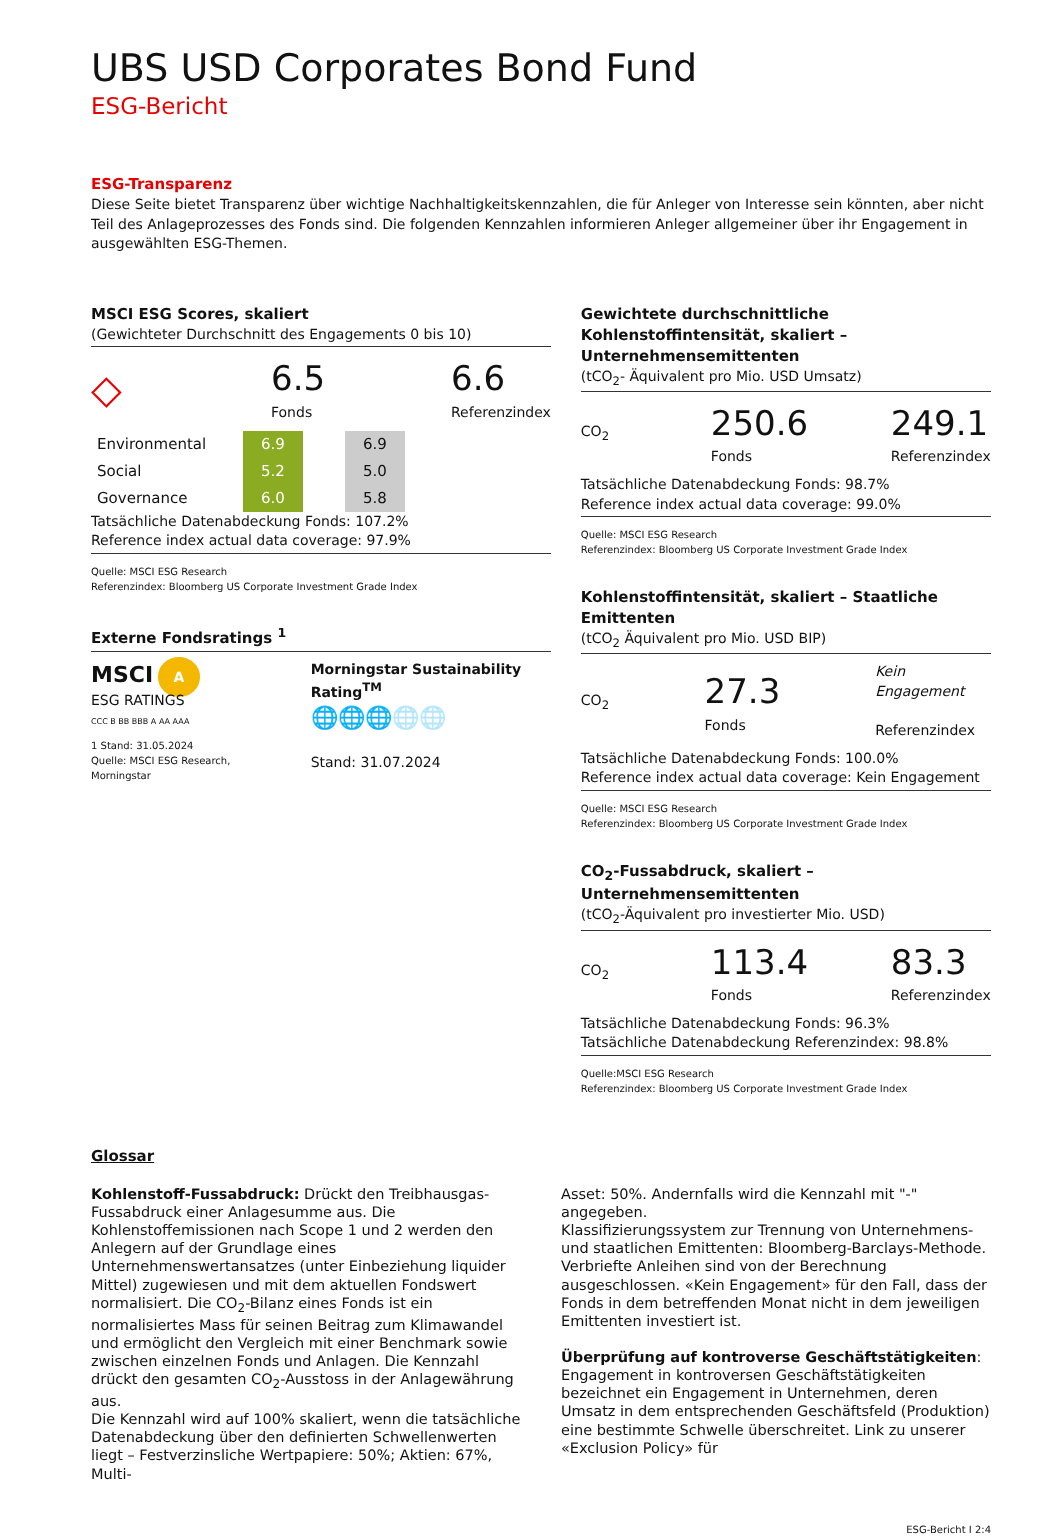UBS USD Corporates Bond Fund
ESG-Bericht
ESG-Transparenz
Diese Seite bietet Transparenz über wichtige Nachhaltigkeitskennzahlen, die für Anleger von Interesse sein könnten, aber nicht Teil des Anlageprozesses des Fonds sind. Die folgenden Kennzahlen informieren Anleger allgemeiner über ihr Engagement in ausgewählten ESG-Themen.
MSCI ESG Scores, skaliert
(Gewichteter Durchschnitt des Engagements 0 bis 10)
◇
6.5
Fonds
6.6
Referenzindex
| Environmental | 6.9 | | 6.9 |
| Social | 5.2 | | 5.0 |
| Governance | 6.0 | | 5.8 |
Tatsächliche Datenabdeckung Fonds: 107.2%
Reference index actual data coverage: 97.9%
Quelle: MSCI ESG Research
Referenzindex: Bloomberg US Corporate Investment Grade Index
Externe Fondsratings <sup>1</sup>
MSCI A
ESG RATINGS
CCC B BB BBB A AA AAA
1 Stand: 31.05.2024
Quelle: MSCI ESG Research, Morningstar
Morningstar Sustainability Rating<sup>TM</sup>
🌐🌐🌐🌐🌐
Stand: 31.07.2024
Gewichtete durchschnittliche Kohlenstoffintensität, skaliert – Unternehmensemittenten
(tCO<sub>2</sub>- Äquivalent pro Mio. USD Umsatz)
CO<sub>2</sub>
250.6
Fonds
249.1
Referenzindex
Tatsächliche Datenabdeckung Fonds: 98.7%
Reference index actual data coverage: 99.0%
Quelle: MSCI ESG Research
Referenzindex: Bloomberg US Corporate Investment Grade Index
Kohlenstoffintensität, skaliert – Staatliche Emittenten
(tCO<sub>2</sub> Äquivalent pro Mio. USD BIP)
CO<sub>2</sub>
27.3
Fonds
Kein Engagement
Referenzindex
Tatsächliche Datenabdeckung Fonds: 100.0%
Reference index actual data coverage: Kein Engagement
Quelle: MSCI ESG Research
Referenzindex: Bloomberg US Corporate Investment Grade Index
CO<sub>2</sub>-Fussabdruck, skaliert – Unternehmensemittenten
(tCO<sub>2</sub>-Äquivalent pro investierter Mio. USD)
CO<sub>2</sub>
113.4
Fonds
83.3
Referenzindex
Tatsächliche Datenabdeckung Fonds: 96.3%
Tatsächliche Datenabdeckung Referenzindex: 98.8%
Quelle:MSCI ESG Research
Referenzindex: Bloomberg US Corporate Investment Grade Index
Glossar
Kohlenstoff-Fussabdruck: Drückt den Treibhausgas-Fussabdruck einer Anlagesumme aus. Die Kohlenstoffemissionen nach Scope 1 und 2 werden den Anlegern auf der Grundlage eines Unternehmenswertansatzes (unter Einbeziehung liquider Mittel) zugewiesen und mit dem aktuellen Fondswert normalisiert. Die CO<sub>2</sub>-Bilanz eines Fonds ist ein normalisiertes Mass für seinen Beitrag zum Klimawandel und ermöglicht den Vergleich mit einer Benchmark sowie zwischen einzelnen Fonds und Anlagen. Die Kennzahl drückt den gesamten CO<sub>2</sub>-Ausstoss in der Anlagewährung aus.
Die Kennzahl wird auf 100% skaliert, wenn die tatsächliche Datenabdeckung über den definierten Schwellenwerten liegt – Festverzinsliche Wertpapiere: 50%; Aktien: 67%, Multi-
Asset: 50%. Andernfalls wird die Kennzahl mit "-" angegeben.
Klassifizierungssystem zur Trennung von Unternehmens- und staatlichen Emittenten: Bloomberg-Barclays-Methode. Verbriefte Anleihen sind von der Berechnung ausgeschlossen. «Kein Engagement» für den Fall, dass der Fonds in dem betreffenden Monat nicht in dem jeweiligen Emittenten investiert ist.
Überprüfung auf kontroverse Geschäftstätigkeiten: Engagement in kontroversen Geschäftstätigkeiten bezeichnet ein Engagement in Unternehmen, deren Umsatz in dem entsprechenden Geschäftsfeld (Produktion) eine bestimmte Schwelle überschreitet. Link zu unserer «Exclusion Policy» für
ESG-Bericht I 2:4